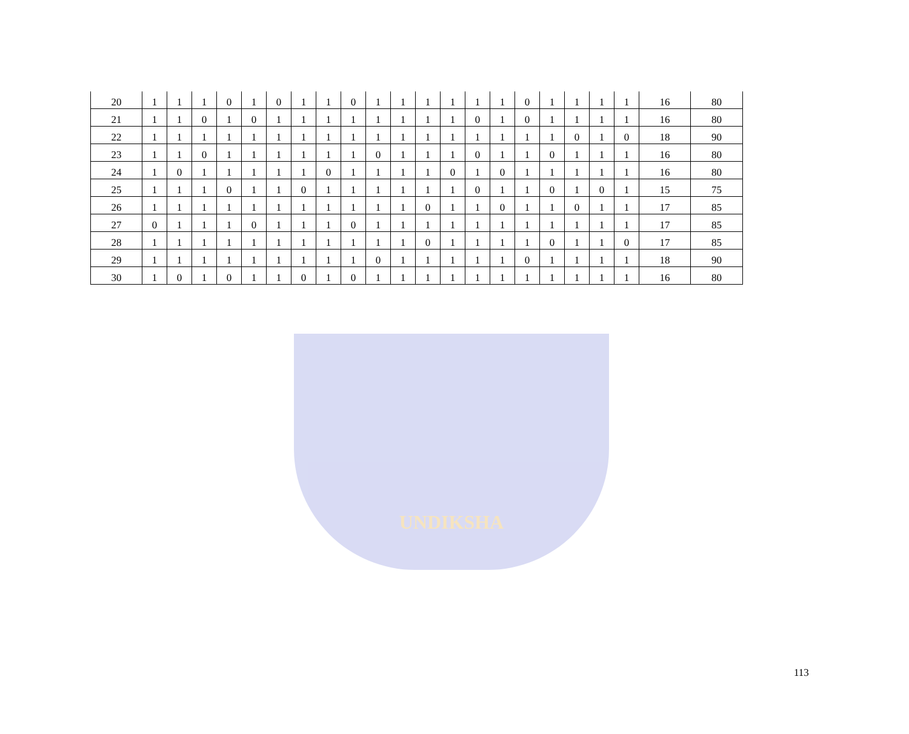UNDIKSHA
| 20 | 1 | 1 | 1 | 0 | 1 | 0 | 1 | 1 | 0 | 1 | 1 | 1 | 1 | 1 | 1 | 0 | 1 | 1 | 1 | 1 | 16 | 80 |
| 21 | 1 | 1 | 0 | 1 | 0 | 1 | 1 | 1 | 1 | 1 | 1 | 1 | 1 | 0 | 1 | 0 | 1 | 1 | 1 | 1 | 16 | 80 |
| 22 | 1 | 1 | 1 | 1 | 1 | 1 | 1 | 1 | 1 | 1 | 1 | 1 | 1 | 1 | 1 | 1 | 1 | 0 | 1 | 0 | 18 | 90 |
| 23 | 1 | 1 | 0 | 1 | 1 | 1 | 1 | 1 | 1 | 0 | 1 | 1 | 1 | 0 | 1 | 1 | 0 | 1 | 1 | 1 | 16 | 80 |
| 24 | 1 | 0 | 1 | 1 | 1 | 1 | 1 | 0 | 1 | 1 | 1 | 1 | 0 | 1 | 0 | 1 | 1 | 1 | 1 | 1 | 16 | 80 |
| 25 | 1 | 1 | 1 | 0 | 1 | 1 | 0 | 1 | 1 | 1 | 1 | 1 | 1 | 0 | 1 | 1 | 0 | 1 | 0 | 1 | 15 | 75 |
| 26 | 1 | 1 | 1 | 1 | 1 | 1 | 1 | 1 | 1 | 1 | 1 | 0 | 1 | 1 | 0 | 1 | 1 | 0 | 1 | 1 | 17 | 85 |
| 27 | 0 | 1 | 1 | 1 | 0 | 1 | 1 | 1 | 0 | 1 | 1 | 1 | 1 | 1 | 1 | 1 | 1 | 1 | 1 | 1 | 17 | 85 |
| 28 | 1 | 1 | 1 | 1 | 1 | 1 | 1 | 1 | 1 | 1 | 1 | 0 | 1 | 1 | 1 | 1 | 0 | 1 | 1 | 0 | 17 | 85 |
| 29 | 1 | 1 | 1 | 1 | 1 | 1 | 1 | 1 | 1 | 0 | 1 | 1 | 1 | 1 | 1 | 0 | 1 | 1 | 1 | 1 | 18 | 90 |
| 30 | 1 | 0 | 1 | 0 | 1 | 1 | 0 | 1 | 0 | 1 | 1 | 1 | 1 | 1 | 1 | 1 | 1 | 1 | 1 | 1 | 16 | 80 |
113